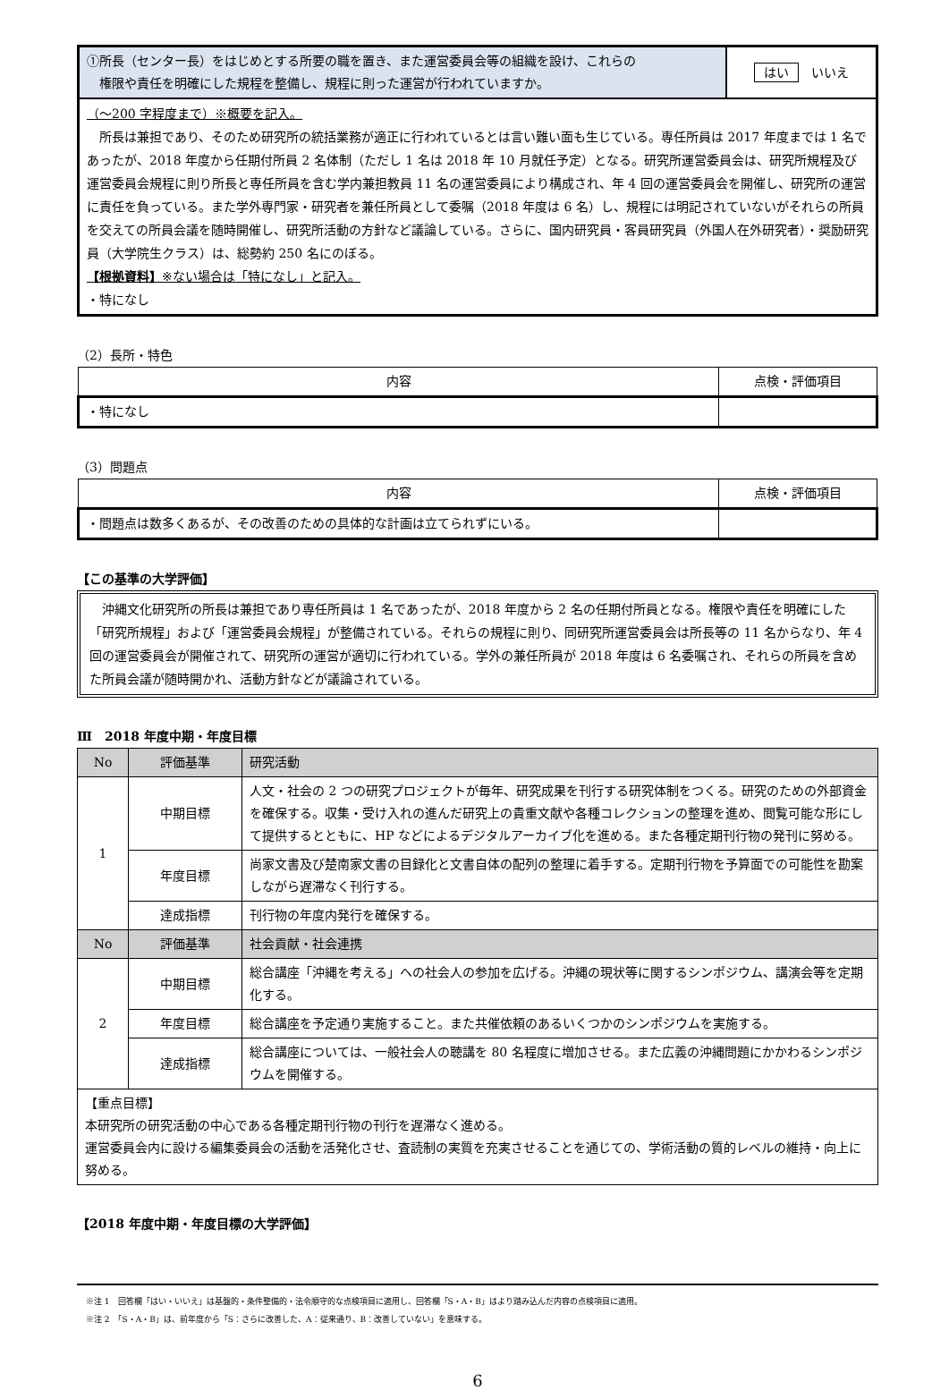| ①所長（センター長）をはじめとする所要の職を置き、また運営委員会等の組織を設け、これらの 権限や責任を明確にした規程を整備し、規程に則った運営が行われていますか。 | はい いいえ |
| （〜200 字程度まで）※概要を記入。 所長は兼担であり、そのため研究所の統括業務が適正に行われているとは言い難い面も生じている。専任所員は 2017 年度までは 1 名であったが、2018 年度から任期付所員 2 名体制（ただし 1 名は 2018 年 10 月就任予定）となる。研究所運営委員会は、研究所規程及び運営委員会規程に則り所長と専任所員を含む学内兼担教員 11 名の運営委員により構成され、年 4 回の運営委員会を開催し、研究所の運営に責任を負っている。また学外専門家・研究者を兼任所員として委嘱（2018 年度は 6 名）し、規程には明記されていないがそれらの所員を交えての所員会議を随時開催し、研究所活動の方針など議論している。さらに、国内研究員・客員研究員（外国人在外研究者）・奨励研究員（大学院生クラス）は、総勢約 250 名にのぼる。 【根拠資料】 ※ない場合は「特になし」と記入。 ・特になし | |
（2）長所・特色
| 内容 | 点検・評価項目 |
| --- | --- |
| ・特になし | |
（3）問題点
| 内容 | 点検・評価項目 |
| --- | --- |
| ・問題点は数多くあるが、その改善のための具体的な計画は立てられずにいる。 | |
【この基準の大学評価】
沖縄文化研究所の所長は兼担であり専任所員は 1 名であったが、2018 年度から 2 名の任期付所員となる。権限や責任を明確にした「研究所規程」および「運営委員会規程」が整備されている。それらの規程に則り、同研究所運営委員会は所長等の 11 名からなり、年 4 回の運営委員会が開催されて、研究所の運営が適切に行われている。学外の兼任所員が 2018 年度は 6 名委嘱され、それらの所員を含めた所員会議が随時開かれ、活動方針などが議論されている。
Ⅲ　2018 年度中期・年度目標
| No | 評価基準 | 研究活動 |
| --- | --- | --- |
| 1 | 中期目標 | 人文・社会の 2 つの研究プロジェクトが毎年、研究成果を刊行する研究体制をつくる。研究のための外部資金を確保する。収集・受け入れの進んだ研究上の貴重文献や各種コレクションの整理を進め、閲覧可能な形にして提供するとともに、HP などによるデジタルアーカイブ化を進める。また各種定期刊行物の発刊に努める。 |
| | 年度目標 | 尚家文書及び楚南家文書の目録化と文書自体の配列の整理に着手する。定期刊行物を予算面での可能性を勘案しながら遅滞なく刊行する。 |
| | 達成指標 | 刊行物の年度内発行を確保する。 |
| No | 評価基準 | 社会貢献・社会連携 |
| 2 | 中期目標 | 総合講座「沖縄を考える」への社会人の参加を広げる。沖縄の現状等に関するシンポジウム、講演会等を定期化する。 |
| | 年度目標 | 総合講座を予定通り実施すること。また共催依頼のあるいくつかのシンポジウムを実施する。 |
| | 達成指標 | 総合講座については、一般社会人の聴講を 80 名程度に増加させる。また広義の沖縄問題にかかわるシンポジウムを開催する。 |
| 【重点目標】 本研究所の研究活動の中心である各種定期刊行物の刊行を遅滞なく進める。 運営委員会内に設ける編集委員会の活動を活発化させ、査読制の実質を充実させることを通じての、学術活動の質的レベルの維持・向上に努める。 | | |
【2018 年度中期・年度目標の大学評価】
※注 1　回答欄「はい・いいえ」は基盤的・条件整備的・法令順守的な点検項目に適用し、回答欄「S・A・B」はより踏み込んだ内容の点検項目に適用。
※注 2　「S・A・B」は、前年度から「S：さらに改善した、A：従来通り、B：改善していない」を意味する。
6